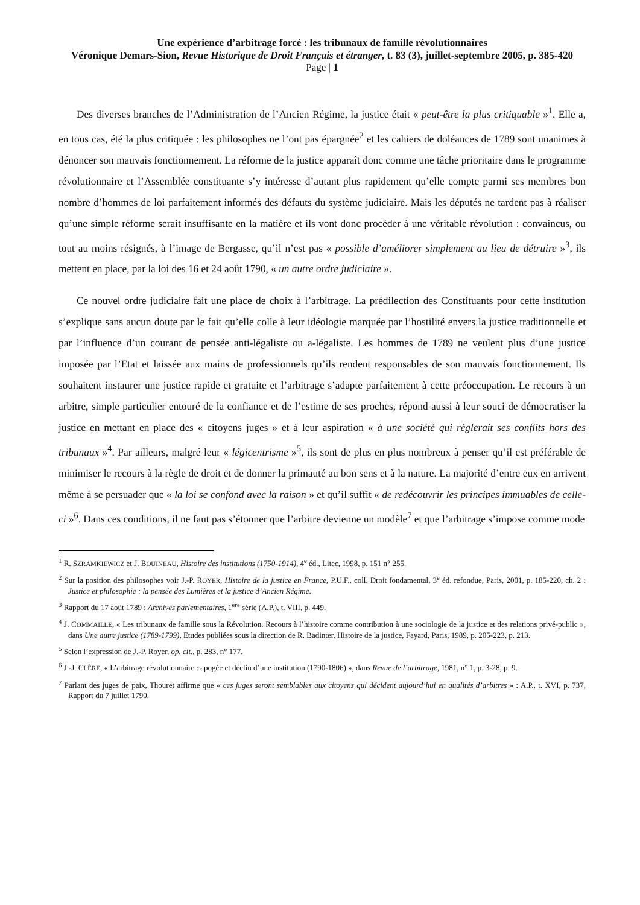Une expérience d’arbitrage forcé : les tribunaux de famille révolutionnaires
Véronique Demars-Sion, Revue Historique de Droit Français et étranger, t. 83 (3), juillet-septembre 2005, p. 385-420
Page | 1
Des diverses branches de l’Administration de l’Ancien Régime, la justice était « peut-être la plus critiquable »<sup>1</sup>. Elle a, en tous cas, été la plus critiquée : les philosophes ne l’ont pas épargnée<sup>2</sup> et les cahiers de doléances de 1789 sont unanimes à dénoncer son mauvais fonctionnement. La réforme de la justice apparaît donc comme une tâche prioritaire dans le programme révolutionnaire et l’Assemblée constituante s’y intéresse d’autant plus rapidement qu’elle compte parmi ses membres bon nombre d’hommes de loi parfaitement informés des défauts du système judiciaire. Mais les députés ne tardent pas à réaliser qu’une simple réforme serait insuffisante en la matière et ils vont donc procéder à une véritable révolution : convaincus, ou tout au moins résignés, à l’image de Bergasse, qu’il n’est pas « possible d’améliorer simplement au lieu de détruire »<sup>3</sup>, ils mettent en place, par la loi des 16 et 24 août 1790, « un autre ordre judiciaire ».
Ce nouvel ordre judiciaire fait une place de choix à l’arbitrage. La prédilection des Constituants pour cette institution s’explique sans aucun doute par le fait qu’elle colle à leur idéologie marquée par l’hostilité envers la justice traditionnelle et par l’influence d’un courant de pensée anti-légaliste ou a-légaliste. Les hommes de 1789 ne veulent plus d’une justice imposée par l’Etat et laissée aux mains de professionnels qu’ils rendent responsables de son mauvais fonctionnement. Ils souhaitent instaurer une justice rapide et gratuite et l’arbitrage s’adapte parfaitement à cette préoccupation. Le recours à un arbitre, simple particulier entouré de la confiance et de l’estime de ses proches, répond aussi à leur souci de démocratiser la justice en mettant en place des « citoyens juges » et à leur aspiration « à une société qui règlerait ses conflits hors des tribunaux »<sup>4</sup>. Par ailleurs, malgré leur « légicentrisme »<sup>5</sup>, ils sont de plus en plus nombreux à penser qu’il est préférable de minimiser le recours à la règle de droit et de donner la primauté au bon sens et à la nature. La majorité d’entre eux en arrivent même à se persuader que « la loi se confond avec la raison » et qu’il suffit « de redécouvrir les principes immuables de celle-ci »<sup>6</sup>. Dans ces conditions, il ne faut pas s’étonner que l’arbitre devienne un modèle<sup>7</sup> et que l’arbitrage s’impose comme mode
<sup>1</sup> R. SZRAMKIEWICZ et J. BOUINEAU, Histoire des institutions (1750-1914), 4<sup>e</sup> éd., Litec, 1998, p. 151 n° 255.
<sup>2</sup> Sur la position des philosophes voir J.-P. ROYER, Histoire de la justice en France, P.U.F., coll. Droit fondamental, 3<sup>e</sup> éd. refondue, Paris, 2001, p. 185-220, ch. 2 : Justice et philosophie : la pensée des Lumières et la justice d’Ancien Régime.
<sup>3</sup> Rapport du 17 août 1789 : Archives parlementaires, 1<sup>ère</sup> série (A.P.), t. VIII, p. 449.
<sup>4</sup> J. COMMAILLE, « Les tribunaux de famille sous la Révolution. Recours à l’histoire comme contribution à une sociologie de la justice et des relations privé-public », dans Une autre justice (1789-1799), Etudes publiées sous la direction de R. Badinter, Histoire de la justice, Fayard, Paris, 1989, p. 205-223, p. 213.
<sup>5</sup> Selon l’expression de J.-P. Royer, op. cit., p. 283, n° 177.
<sup>6</sup> J.-J. CLÈRE, « L’arbitrage révolutionnaire : apogée et déclin d’une institution (1790-1806) », dans Revue de l’arbitrage, 1981, n° 1, p. 3-28, p. 9.
<sup>7</sup> Parlant des juges de paix, Thouret affirme que « ces juges seront semblables aux citoyens qui décident aujourd’hui en qualités d’arbitres » : A.P., t. XVI, p. 737, Rapport du 7 juillet 1790.